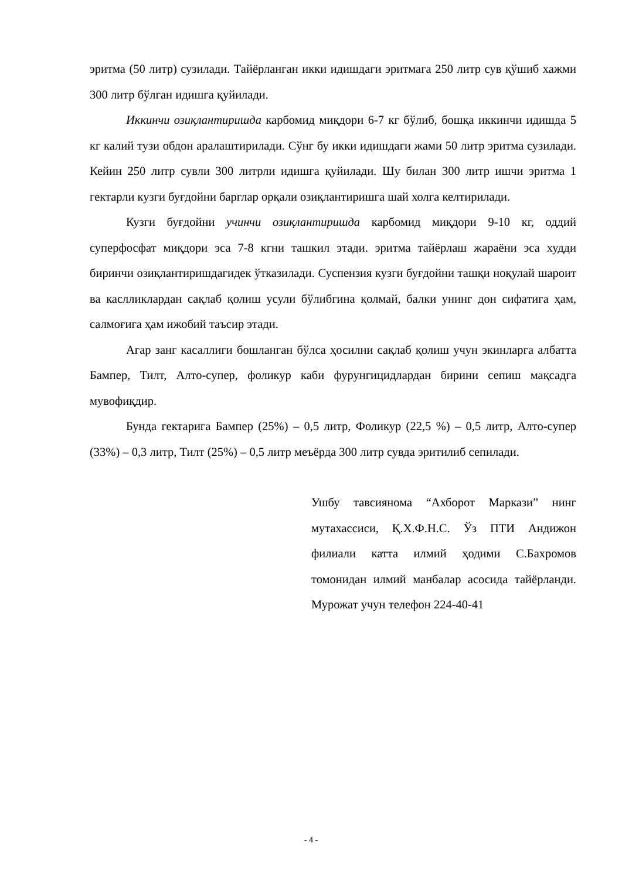эритма (50 литр) сузилади. Тайёрланган икки идишдаги эритмага 250 литр сув қўшиб хажми 300 литр бўлган идишга қуйилади.
Иккинчи озиқлантиришда карбомид миқдори 6-7 кг бўлиб, бошқа иккинчи идишда 5 кг калий тузи обдон аралаштирилади. Сўнг бу икки идишдаги жами 50 литр эритма сузилади. Кейин 250 литр сувли 300 литрли идишга қуйилади. Шу билан 300 литр ишчи эритма 1 гектарли кузги буғдойни барглар орқали озиқлантиришга шай холга келтирилади.
Кузги буғдойни учинчи озиқлантиришда карбомид миқдори 9-10 кг, оддий суперфосфат миқдори эса 7-8 кгни ташкил этади. эритма тайёрлаш жараёни эса худди биринчи озиқлантиришдагидек ўтказилади. Суспензия кузги буғдойни ташқи ноқулай шароит ва каслликлардан сақлаб қолиш усули бўлибгина қолмай, балки унинг дон сифатига ҳам, салмоғига ҳам ижобий таъсир этади.
Агар занг касаллиги бошланган бўлса ҳосилни сақлаб қолиш учун экинларга албатта Бампер, Тилт, Алто-супер, фоликур каби фурунгицидлардан бирини сепиш мақсадга мувофиқдир.
Бунда гектарига Бампер (25%) – 0,5 литр, Фоликур (22,5 %) – 0,5 литр, Алто-супер (33%) – 0,3 литр, Тилт (25%) – 0,5 литр меъёрда 300 литр сувда эритилиб сепилади.
Ушбу тавсиянома “Ахборот Маркази” нинг мутахассиси, Қ.Х.Ф.Н.С. Ўз ПТИ Андижон филиали катта илмий ҳодими С.Бахромов томонидан илмий манбалар асосида тайёрланди. Мурожат учун телефон 224-40-41
- 4 -